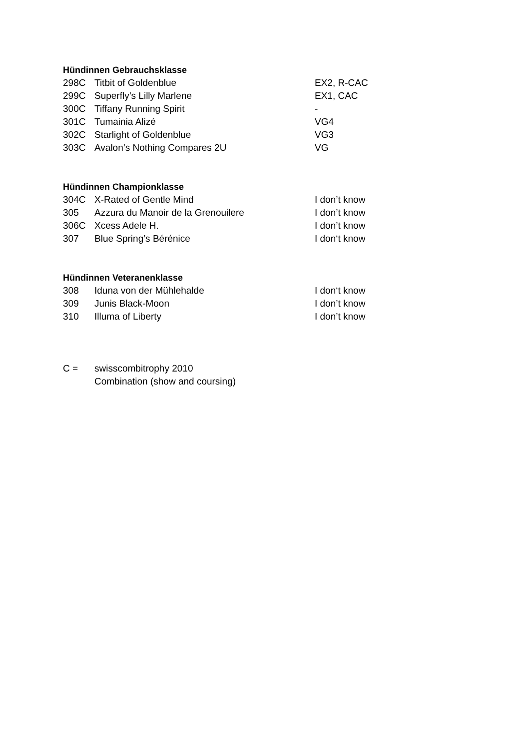Hündinnen Gebrauchsklasse
| 298C | Titbit of Goldenblue | EX2, R-CAC |
| 299C | Superfly’s Lilly Marlene | EX1, CAC |
| 300C | Tiffany Running Spirit | - |
| 301C | Tumainia Alizé | VG4 |
| 302C | Starlight of Goldenblue | VG3 |
| 303C | Avalon’s Nothing Compares 2U | VG |
Hündinnen Championklasse
| 304C | X-Rated of Gentle Mind | I don’t know |
| 305 | Azzura du Manoir de la Grenouilere | I don’t know |
| 306C | Xcess Adele H. | I don’t know |
| 307 | Blue Spring’s Bérénice | I don‘t know |
Hündinnen Veteranenklasse
| 308 | Iduna von der Mühlehalde | I don‘t know |
| 309 | Junis Black-Moon | I don’t know |
| 310 | Illuma of Liberty | I don’t know |
| C = | swisscombitrophy 2010 |
| | Combination (show and coursing) |